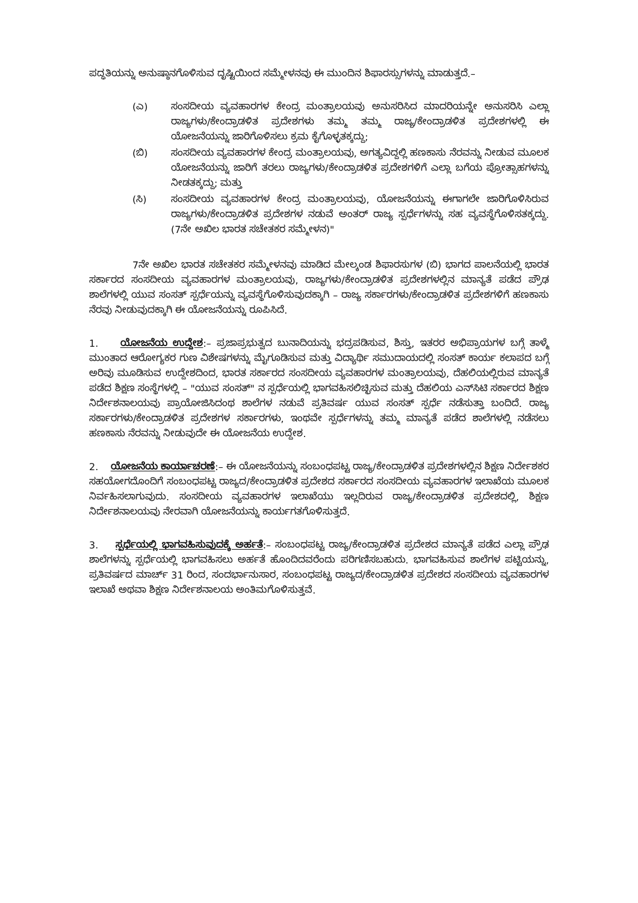ಪದ್ಧತಿಯನ್ನು ಅನುಷ್ಠಾನಗೊಳಿಸುವ ದೃಷ್ಟಿಯಿಂದ ಸಮ್ಮೇಳನವು ಈ ಮುಂದಿನ ಶಿಫಾರಸ್ಸುಗಳನ್ನು ಮಾಡುತ್ತದೆ.–
(ಎ) ಸಂಸದೀಯ ವ್ಯವಹಾರಗಳ ಕೇಂದ್ರ ಮಂತ್ರಾಲಯವು ಅನುಸರಿಸಿದ ಮಾದರಿಯನ್ನೇ ಅನುಸರಿಸಿ ಎಲ್ಲಾ ರಾಜ್ಯಗಳು/ಕೇಂದ್ರಾಡಳಿತ ಪ್ರದೇಶಗಳು ತಮ್ಮ ತಮ್ಮ ರಾಜ್ಯ/ಕೇಂದ್ರಾಡಳಿತ ಪ್ರದೇಶಗಳಲ್ಲಿ ಈ ಯೋಜನೆಯನ್ನು ಜಾರಿಗೊಳಿಸಲು ಕ್ರಮ ಕೈಗೊಳ್ಳತಕ್ಕದ್ದು;
(ಬಿ) ಸಂಸದೀಯ ವ್ಯವಹಾರಗಳ ಕೇಂದ್ರ ಮಂತ್ರಾಲಯವು, ಅಗತ್ಯವಿದ್ದಲ್ಲಿ ಹಣಕಾಸು ನೆರವನ್ನು ನೀಡುವ ಮೂಲಕ ಯೋಜನೆಯನ್ನು ಜಾರಿಗೆ ತರಲು ರಾಜ್ಯಗಳು/ಕೇಂದ್ರಾಡಳಿತ ಪ್ರದೇಶಗಳಿಗೆ ಎಲ್ಲಾ ಬಗೆಯ ಪ್ರೋತ್ಸಾಹಗಳನ್ನು ನೀಡತಕ್ಕದ್ದು; ಮತ್ತು
(ಸಿ) ಸಂಸದೀಯ ವ್ಯವಹಾರಗಳ ಕೇಂದ್ರ ಮಂತ್ರಾಲಯವು, ಯೋಜನೆಯನ್ನು ಈಗಾಗಲೇ ಜಾರಿಗೊಳಿಸಿರುವ ರಾಜ್ಯಗಳು/ಕೇಂದ್ರಾಡಳಿತ ಪ್ರದೇಶಗಳ ನಡುವೆ ಅಂತರ್ ರಾಜ್ಯ ಸ್ಪರ್ಧೆಗಳನ್ನು ಸಹ ವ್ಯವಸ್ಥೆಗೊಳಿಸತಕ್ಕದ್ದು. (7ನೇ ಅಖಿಲ ಭಾರತ ಸಚೇತಕರ ಸಮ್ಮೇಳನ)"
7ನೇ ಅಖಿಲ ಭಾರತ ಸಚೇತಕರ ಸಮ್ಮೇಳನವು ಮಾಡಿದ ಮೇಲ್ಕಂಡ ಶಿಫಾರಸುಗಳ (ಬಿ) ಭಾಗದ ಪಾಲನೆಯಲ್ಲಿ ಭಾರತ ಸರ್ಕಾರದ ಸಂಸದೀಯ ವ್ಯವಹಾರಗಳ ಮಂತ್ರಾಲಯವು, ರಾಜ್ಯಗಳು/ಕೇಂದ್ರಾಡಳಿತ ಪ್ರದೇಶಗಳಲ್ಲಿನ ಮಾನ್ಯತೆ ಪಡೆದ ಪ್ರೌಢ ಶಾಲೆಗಳಲ್ಲಿ ಯುವ ಸಂಸತ್ ಸ್ಪರ್ಧೆಯನ್ನು ವ್ಯವಸ್ಥೆಗೊಳಿಸುವುದಕ್ಕಾಗಿ – ರಾಜ್ಯ ಸರ್ಕಾರಗಳು/ಕೇಂದ್ರಾಡಳಿತ ಪ್ರದೇಶಗಳಿಗೆ ಹಣಕಾಸು ನೆರವು ನೀಡುವುದಕ್ಕಾಗಿ ಈ ಯೋಜನೆಯನ್ನು ರೂಪಿಸಿದೆ.
1. ಯೋಜನೆಯ ಉದ್ದೇಶ:– ಪ್ರಜಾಪ್ರಭುತ್ವದ ಬುನಾದಿಯನ್ನು ಭದ್ರಪಡಿಸುವ, ಶಿಸ್ತು, ಇತರರ ಅಭಿಪ್ರಾಯಗಳ ಬಗ್ಗೆ ತಾಳ್ಮೆ ಮುಂತಾದ ಆರೋಗ್ಯಕರ ಗುಣ ವಿಶೇಷಗಳನ್ನು ಮೈಗೂಡಿಸುವ ಮತ್ತು ವಿದ್ಯಾರ್ಥಿ ಸಮುದಾಯದಲ್ಲಿ ಸಂಸತ್ ಕಾರ್ಯ ಕಲಾಪದ ಬಗ್ಗೆ ಅರಿವು ಮೂಡಿಸುವ ಉದ್ದೇಶದಿಂದ, ಭಾರತ ಸರ್ಕಾರದ ಸಂಸದೀಯ ವ್ಯವಹಾರಗಳ ಮಂತ್ರಾಲಯವು, ದೆಹಲಿಯಲ್ಲಿರುವ ಮಾನ್ಯತೆ ಪಡೆದ ಶಿಕ್ಷಣ ಸಂಸ್ಥೆಗಳಲ್ಲಿ – "ಯುವ ಸಂಸತ್" ನ ಸ್ಪರ್ಧೆಯಲ್ಲಿ ಭಾಗವಹಿಸಲಿಚ್ಛಿಸುವ ಮತ್ತು ದೆಹಲಿಯ ಎನ್‌ಸಿಟಿ ಸರ್ಕಾರದ ಶಿಕ್ಷಣ ನಿರ್ದೇಶನಾಲಯವು ಪ್ರಾಯೋಜಿಸಿದಂಥ ಶಾಲೆಗಳ ನಡುವೆ ಪ್ರತಿವರ್ಷ ಯುವ ಸಂಸತ್ ಸ್ಪರ್ಧೆ ನಡೆಸುತ್ತಾ ಬಂದಿದೆ. ರಾಜ್ಯ ಸರ್ಕಾರಗಳು/ಕೇಂದ್ರಾಡಳಿತ ಪ್ರದೇಶಗಳ ಸರ್ಕಾರಗಳು, ಇಂಥವೇ ಸ್ಪರ್ಧೆಗಳನ್ನು ತಮ್ಮ ಮಾನ್ಯತೆ ಪಡೆದ ಶಾಲೆಗಳಲ್ಲಿ ನಡೆಸಲು ಹಣಕಾಸು ನೆರವನ್ನು ನೀಡುವುದೇ ಈ ಯೋಜನೆಯ ಉದ್ದೇಶ.
2. ಯೋಜನೆಯ ಕಾರ್ಯಾಚರಣೆ:– ಈ ಯೋಜನೆಯನ್ನು ಸಂಬಂಧಪಟ್ಟ ರಾಜ್ಯ/ಕೇಂದ್ರಾಡಳಿತ ಪ್ರದೇಶಗಳಲ್ಲಿನ ಶಿಕ್ಷಣ ನಿರ್ದೇಶಕರ ಸಹಯೋಗದೊಂದಿಗೆ ಸಂಬಂಧಪಟ್ಟ ರಾಜ್ಯದ/ಕೇಂದ್ರಾಡಳಿತ ಪ್ರದೇಶದ ಸರ್ಕಾರದ ಸಂಸದೀಯ ವ್ಯವಹಾರಗಳ ಇಲಾಖೆಯ ಮೂಲಕ ನಿರ್ವಹಿಸಲಾಗುವುದು. ಸಂಸದೀಯ ವ್ಯವಹಾರಗಳ ಇಲಾಖೆಯು ಇಲ್ಲದಿರುವ ರಾಜ್ಯ/ಕೇಂದ್ರಾಡಳಿತ ಪ್ರದೇಶದಲ್ಲಿ, ಶಿಕ್ಷಣ ನಿರ್ದೇಶನಾಲಯವು ನೇರವಾಗಿ ಯೋಜನೆಯನ್ನು ಕಾರ್ಯಗತಗೊಳಿಸುತ್ತದೆ.
3. ಸ್ಪರ್ಧೆಯಲ್ಲಿ ಭಾಗವಹಿಸುವುದಕ್ಕೆ ಅರ್ಹತೆ:– ಸಂಬಂಧಪಟ್ಟ ರಾಜ್ಯ/ಕೇಂದ್ರಾಡಳಿತ ಪ್ರದೇಶದ ಮಾನ್ಯತೆ ಪಡೆದ ಎಲ್ಲಾ ಪ್ರೌಢ ಶಾಲೆಗಳನ್ನು ಸ್ಪರ್ಧೆಯಲ್ಲಿ ಭಾಗವಹಿಸಲು ಅರ್ಹತೆ ಹೊಂದಿದವರೆಂದು ಪರಿಗಣಿಸಬಹುದು. ಭಾಗವಹಿಸುವ ಶಾಲೆಗಳ ಪಟ್ಟಿಯನ್ನು, ಪ್ರತಿವರ್ಷದ ಮಾರ್ಚ್ 31 ರಿಂದ, ಸಂದರ್ಭಾನುಸಾರ, ಸಂಬಂಧಪಟ್ಟ ರಾಜ್ಯದ/ಕೇಂದ್ರಾಡಳಿತ ಪ್ರದೇಶದ ಸಂಸದೀಯ ವ್ಯವಹಾರಗಳ ಇಲಾಖೆ ಅಥವಾ ಶಿಕ್ಷಣ ನಿರ್ದೇಶನಾಲಯ ಅಂತಿಮಗೊಳಿಸುತ್ತವೆ.